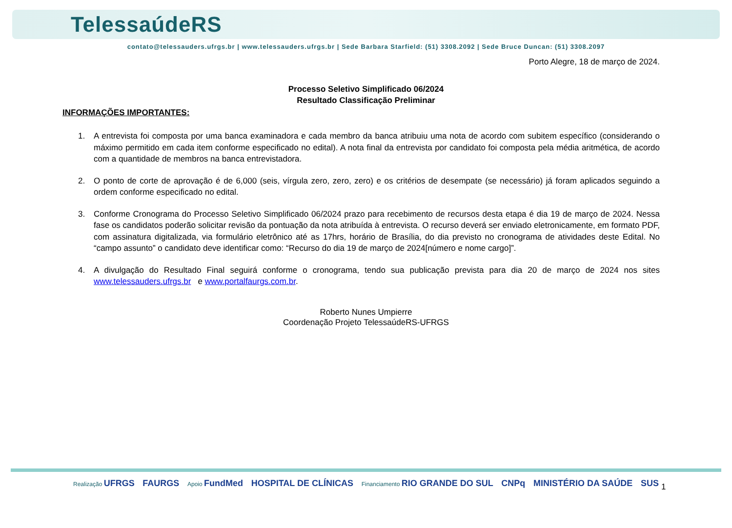TelessaúdeRS
contato@telessauders.ufrgs.br | www.telessauders.ufrgs.br | Sede Barbara Starfield: (51) 3308.2092 | Sede Bruce Duncan: (51) 3308.2097
Porto Alegre, 18 de março de 2024.
Processo Seletivo Simplificado 06/2024
Resultado Classificação Preliminar
INFORMAÇÕES IMPORTANTES:
1. A entrevista foi composta por uma banca examinadora e cada membro da banca atribuiu uma nota de acordo com subitem específico (considerando o máximo permitido em cada item conforme especificado no edital). A nota final da entrevista por candidato foi composta pela média aritmética, de acordo com a quantidade de membros na banca entrevistadora.
2. O ponto de corte de aprovação é de 6,000 (seis, vírgula zero, zero, zero) e os critérios de desempate (se necessário) já foram aplicados seguindo a ordem conforme especificado no edital.
3. Conforme Cronograma do Processo Seletivo Simplificado 06/2024 prazo para recebimento de recursos desta etapa é dia 19 de março de 2024. Nessa fase os candidatos poderão solicitar revisão da pontuação da nota atribuída à entrevista. O recurso deverá ser enviado eletronicamente, em formato PDF, com assinatura digitalizada, via formulário eletrônico até as 17hrs, horário de Brasília, do dia previsto no cronograma de atividades deste Edital. No “campo assunto” o candidato deve identificar como: “Recurso do dia 19 de março de 2024[número e nome cargo]”.
4. A divulgação do Resultado Final seguirá conforme o cronograma, tendo sua publicação prevista para dia 20 de março de 2024 nos sites www.telessauders.ufrgs.br e www.portalfaurgs.com.br.
Roberto Nunes Umpierre
Coordenação Projeto TelessaúdeRS-UFRGS
Realização UFRGS FAURGS Apoio FundMed HOSPITAL DE CLÍNICAS Financiamento RIO GRANDE DO SUL CNPq MINISTÉRIO DA SAÚDE SUS
1